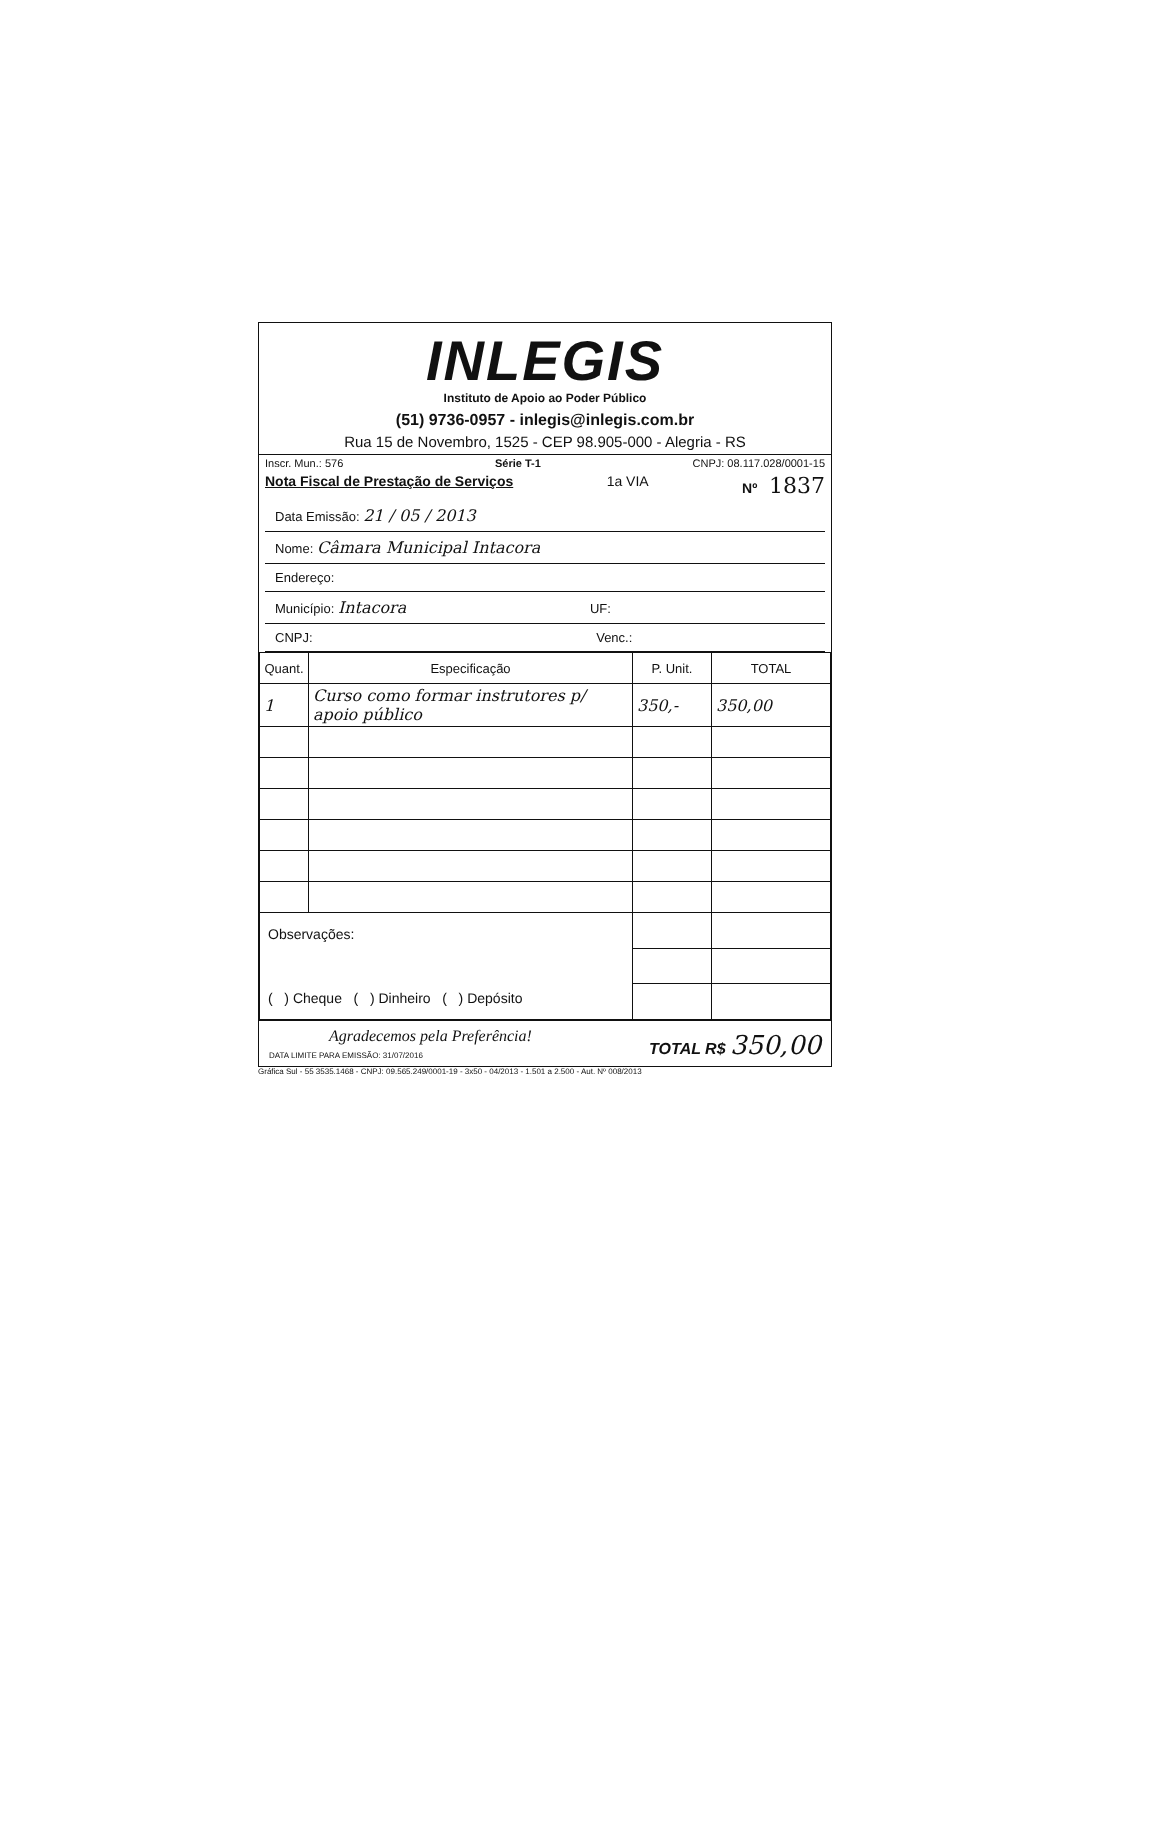INLEGIS
Instituto de Apoio ao Poder Público
(51) 9736-0957 - inlegis@inlegis.com.br
Rua 15 de Novembro, 1525 - CEP 98.905-000 - Alegria - RS
Inscr. Mun.: 576 Série T-1 CNPJ: 08.117.028/0001-15
Nota Fiscal de Prestação de Serviços 1a VIA Nº 1837
Data Emissão: 21 / 05 / 2013
Nome: Câmara Municipal Intacora
Endereço:
Município: Intacora UF:
CNPJ: Venc.:
| Quant. | Especificação | P. Unit. | TOTAL |
| --- | --- | --- | --- |
| 1 | Curso como formar instrutores p/ apoio público | 350,- | 350,00 |
| Observações: ( ) Cheque ( ) Dinheiro ( ) Depósito | | | |
Agradecemos pela Preferência!
DATA LIMITE PARA EMISSÃO: 31/07/2016
TOTAL R$ 350,00
Gráfica Sul - 55 3535.1468 - CNPJ: 09.565.249/0001-19 - 3x50 - 04/2013 - 1.501 a 2.500 - Aut. Nº 008/2013